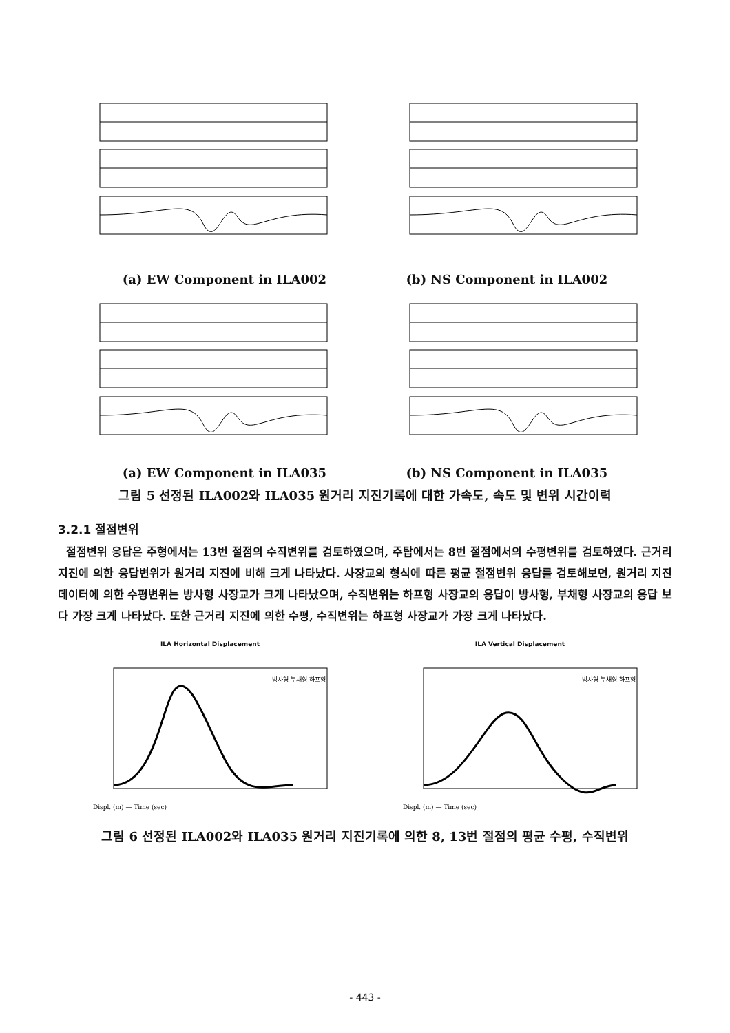(a) EW Component in ILA002 (b) NS Component in ILA002
(a) EW Component in ILA035 (b) NS Component in ILA035
그림 5 선정된 ILA002와 ILA035 원거리 지진기록에 대한 가속도, 속도 및 변위 시간이력
3.2.1 절점변위
절점변위 응답은 주형에서는 13번 절점의 수직변위를 검토하였으며, 주탑에서는 8번 절점에서의 수평변위를 검토하였다. 근거리 지진에 의한 응답변위가 원거리 지진에 비해 크게 나타났다. 사장교의 형식에 따른 평균 절점변위 응답를 검토해보면, 원거리 지진데이터에 의한 수평변위는 방사형 사장교가 크게 나타났으며, 수직변위는 하프형 사장교의 응답이 방사형, 부채형 사장교의 응답 보다 가장 크게 나타났다. 또한 근거리 지진에 의한 수평, 수직변위는 하프형 사장교가 가장 크게 나타났다.
ILA Horizontal Displacement
Displ. (m) — Time (sec)
방사형 부채형 하프형
ILA Vertical Displacement
Displ. (m) — Time (sec)
방사형 부채형 하프형
그림 6 선정된 ILA002와 ILA035 원거리 지진기록에 의한 8, 13번 절점의 평균 수평, 수직변위
- 443 -